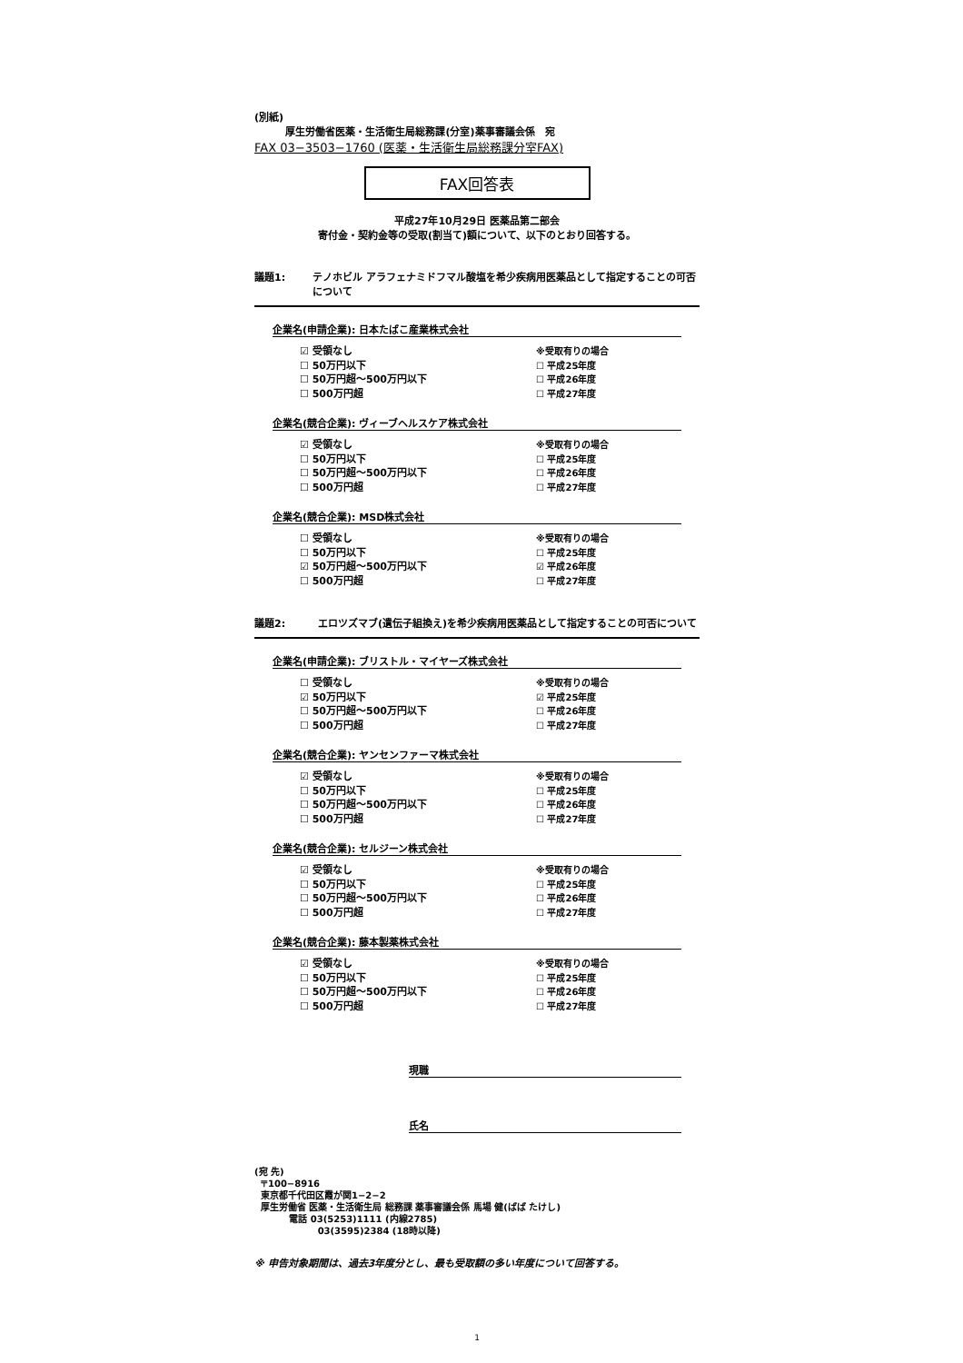(別紙)
厚生労働省医薬・生活衛生局総務課(分室)薬事審議会係　宛
FAX 03−3503−1760 (医薬・生活衛生局総務課分室FAX)
FAX回答表
平成27年10月29日 医薬品第二部会
寄付金・契約金等の受取(割当て)額について、以下のとおり回答する。
議題1: テノホビル アラフェナミドフマル酸塩を希少疾病用医薬品として指定することの可否について
企業名(申請企業): 日本たばこ産業株式会社
☑ 受領なし
☐ 50万円以下
☐ 50万円超〜500万円以下
☐ 500万円超
※受取有りの場合
☐ 平成25年度
☐ 平成26年度
☐ 平成27年度
企業名(競合企業): ヴィーブヘルスケア株式会社
☑ 受領なし
☐ 50万円以下
☐ 50万円超〜500万円以下
☐ 500万円超
※受取有りの場合
☐ 平成25年度
☐ 平成26年度
☐ 平成27年度
企業名(競合企業): MSD株式会社
☐ 受領なし
☐ 50万円以下
☑ 50万円超〜500万円以下
☐ 500万円超
※受取有りの場合
☐ 平成25年度
☑ 平成26年度
☐ 平成27年度
議題2: エロツズマブ(遺伝子組換え)を希少疾病用医薬品として指定することの可否について
企業名(申請企業): ブリストル・マイヤーズ株式会社
☐ 受領なし
☑ 50万円以下
☐ 50万円超〜500万円以下
☐ 500万円超
※受取有りの場合
☑ 平成25年度
☐ 平成26年度
☐ 平成27年度
企業名(競合企業): ヤンセンファーマ株式会社
☑ 受領なし
☐ 50万円以下
☐ 50万円超〜500万円以下
☐ 500万円超
※受取有りの場合
☐ 平成25年度
☐ 平成26年度
☐ 平成27年度
企業名(競合企業): セルジーン株式会社
☑ 受領なし
☐ 50万円以下
☐ 50万円超〜500万円以下
☐ 500万円超
※受取有りの場合
☐ 平成25年度
☐ 平成26年度
☐ 平成27年度
企業名(競合企業): 藤本製薬株式会社
☑ 受領なし
☐ 50万円以下
☐ 50万円超〜500万円以下
☐ 500万円超
※受取有りの場合
☐ 平成25年度
☐ 平成26年度
☐ 平成27年度
現職
氏名
(宛 先)
〒100−8916
東京都千代田区霞が関1−2−2
厚生労働省 医薬・生活衛生局 総務課 薬事審議会係 馬場 健(ばば たけし)
電話 03(5253)1111 (内線2785)
03(3595)2384 (18時以降)
※ 申告対象期間は、過去3年度分とし、最も受取額の多い年度について回答する。
1